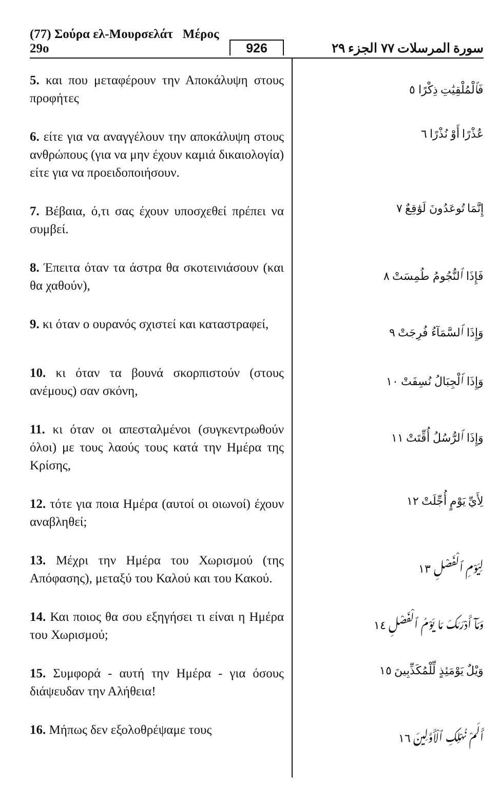(77) Σούρα ελ-Μουρσελάτ Μέρος 29ο 926 سورة المرسلات ٧٧ الجزء ٢٩
5. και που μεταφέρουν την Αποκάλυψη στους προφήτες
فَٱلْمُلْقِيَٰتِ ذِكْرًا ٥
6. είτε για να αναγγέλουν την αποκάλυψη στους ανθρώπους (για να μην έχουν καμιά δικαιολογία) είτε για να προειδοποιήσουν.
عُذْرًا أَوْ نُذْرًا ٦
7. Βέβαια, ό,τι σας έχουν υποσχεθεί πρέπει να συμβεί.
إِنَّمَا تُوعَدُونَ لَوَٰقِعٌ ٧
8. Έπειτα όταν τα άστρα θα σκοτεινιάσουν (και θα χαθούν),
فَإِذَا ٱلنُّجُومُ طُمِسَتْ ٨
9. κι όταν ο ουρανός σχιστεί και καταστραφεί,
وَإِذَا ٱلسَّمَآءُ فُرِجَتْ ٩
10. κι όταν τα βουνά σκορπιστούν (στους ανέμους) σαν σκόνη,
وَإِذَا ٱلْجِبَالُ نُسِفَتْ ١٠
11. κι όταν οι απεσταλμένοι (συγκεντρωθούν όλοι) με τους λαούς τους κατά την Ημέρα της Κρίσης,
وَإِذَا ٱلرُّسُلُ أُقِّتَتْ ١١
12. τότε για ποια Ημέρα (αυτοί οι οιωνοί) έχουν αναβληθεί;
لِأَيِّ يَوْمٍ أُجِّلَتْ ١٢
13. Μέχρι την Ημέρα του Χωρισμού (της Απόφασης), μεταξύ του Καλού και του Κακού.
لِيَوْمِ ٱلْفَصْلِ ١٣
14. Και ποιος θα σου εξηγήσει τι είναι η Ημέρα του Χωρισμού;
وَمَآ أَدْرَىٰكَ مَا يَوْمُ ٱلْفَصْلِ ١٤
15. Συμφορά - αυτή την Ημέρα - για όσους διάψευδαν την Αλήθεια!
وَيْلٌ يَوْمَئِذٍ لِّلْمُكَذِّبِينَ ١٥
16. Μήπως δεν εξολοθρέψαμε τους
أَلَمْ نُهْلِكِ ٱلْأَوَّلِينَ ١٦